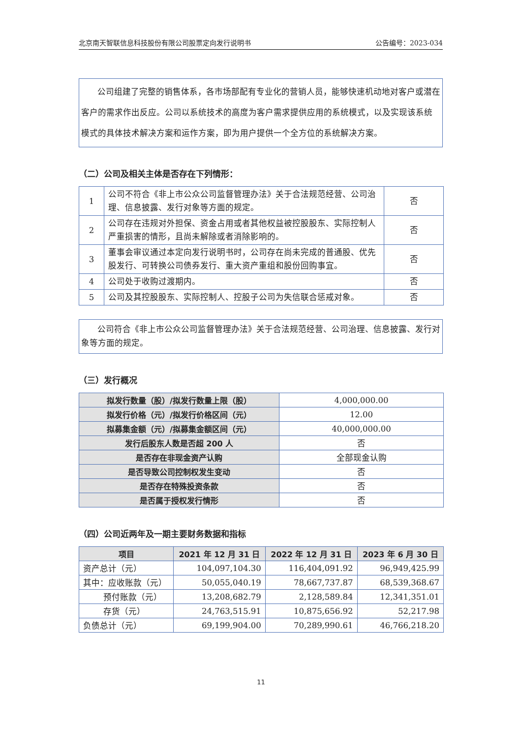北京南天智联信息科技股份有限公司股票定向发行说明书 公告编号：2023-034
  公司组建了完整的销售体系，各市场部配有专业化的营销人员，能够快速机动地对客户或潜在客户的需求作出反应。公司以系统技术的高度为客户需求提供应用的系统模式，以及实现该系统模式的具体技术解决方案和运作方案，即为用户提供一个全方位的系统解决方案。
（二）公司及相关主体是否存在下列情形：
| 1 | 公司不符合《非上市公众公司监督管理办法》关于合法规范经营、公司治理、信息披露、发行对象等方面的规定。 | 否 |
| 2 | 公司存在违规对外担保、资金占用或者其他权益被控股股东、实际控制人严重损害的情形，且尚未解除或者消除影响的。 | 否 |
| 3 | 董事会审议通过本定向发行说明书时，公司存在尚未完成的普通股、优先股发行、可转换公司债券发行、重大资产重组和股份回购事宜。 | 否 |
| 4 | 公司处于收购过渡期内。 | 否 |
| 5 | 公司及其控股股东、实际控制人、控股子公司为失信联合惩戒对象。 | 否 |
  公司符合《非上市公众公司监督管理办法》关于合法规范经营、公司治理、信息披露、发行对象等方面的规定。
（三）发行概况
| 拟发行数量（股）/拟发行数量上限（股） | 4,000,000.00 |
| 拟发行价格（元）/拟发行价格区间（元） | 12.00 |
| 拟募集金额（元）/拟募集金额区间（元） | 40,000,000.00 |
| 发行后股东人数是否超 200 人 | 否 |
| 是否存在非现金资产认购 | 全部现金认购 |
| 是否导致公司控制权发生变动 | 否 |
| 是否存在特殊投资条款 | 否 |
| 是否属于授权发行情形 | 否 |
（四）公司近两年及一期主要财务数据和指标
| 项目 | 2021 年 12 月 31 日 | 2022 年 12 月 31 日 | 2023 年 6 月 30 日 |
| --- | --- | --- | --- |
| 资产总计（元） | 104,097,104.30 | 116,404,091.92 | 96,949,425.99 |
| 其中：应收账款（元） | 50,055,040.19 | 78,667,737.87 | 68,539,368.67 |
| 预付账款（元） | 13,208,682.79 | 2,128,589.84 | 12,341,351.01 |
| 存货（元） | 24,763,515.91 | 10,875,656.92 | 52,217.98 |
| 负债总计（元） | 69,199,904.00 | 70,289,990.61 | 46,766,218.20 |
11